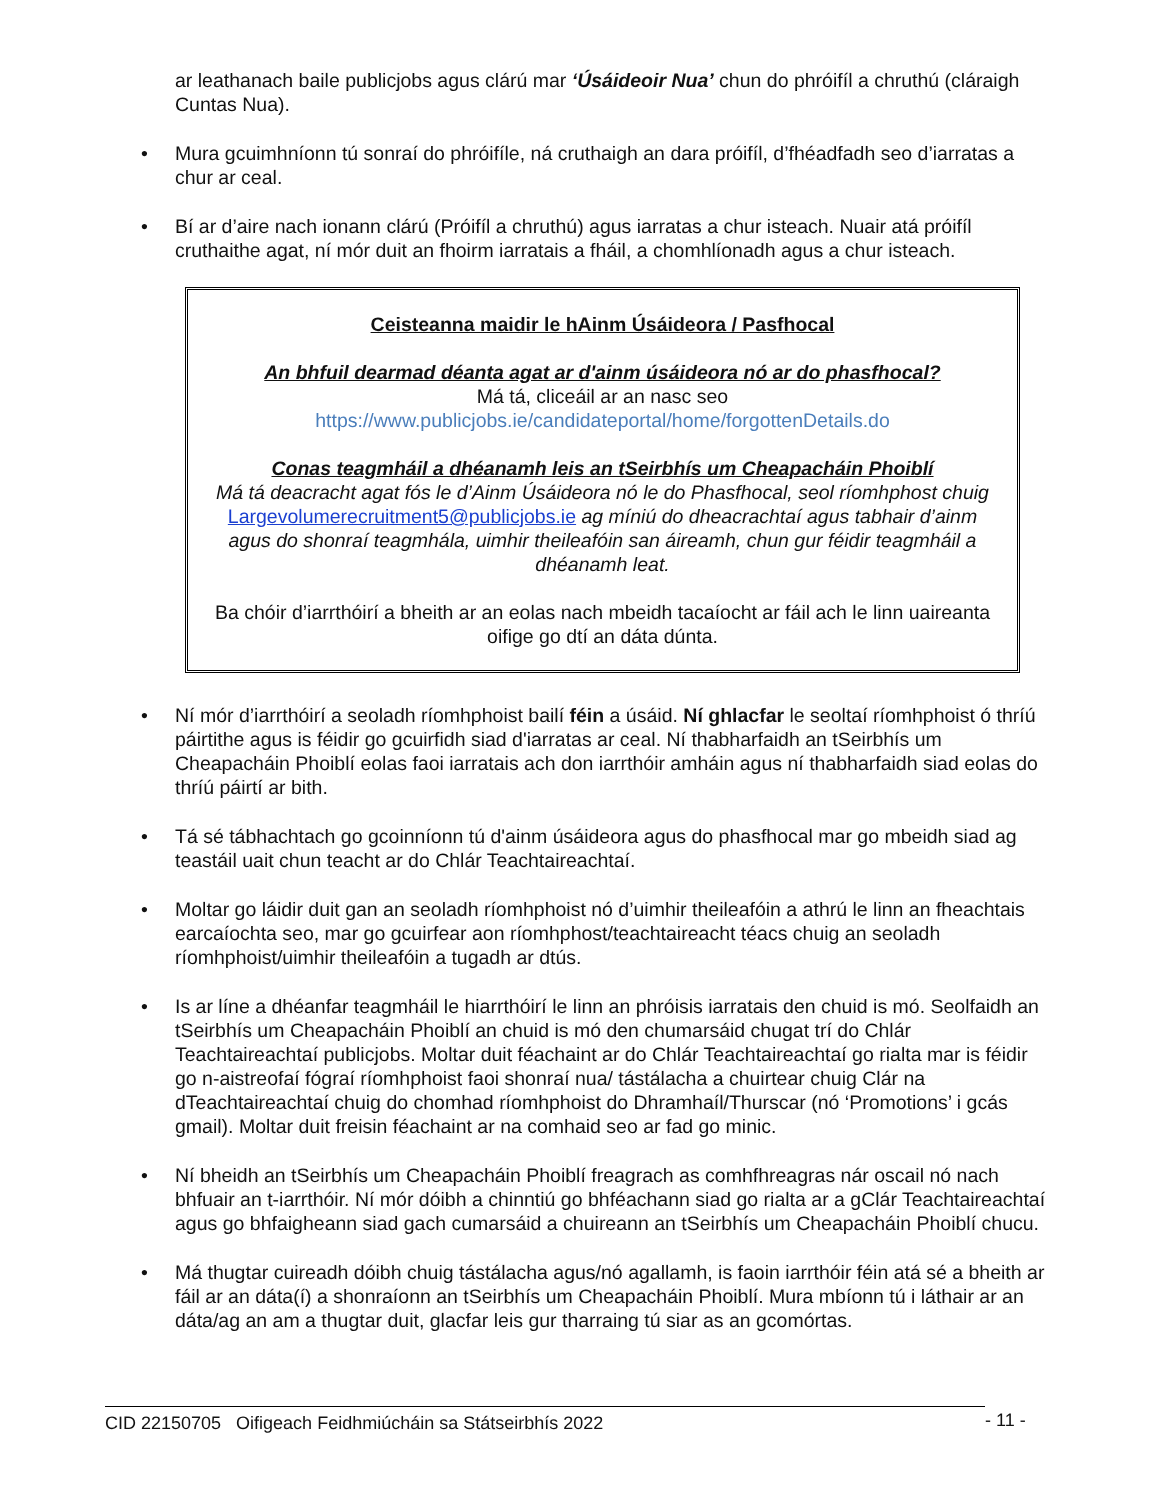ar leathanach baile publicjobs agus clárú mar ‘Úsáideoir Nua’ chun do phróifíl a chruthú (cláraigh Cuntas Nua).
• Mura gcuimhníonn tú sonraí do phróifíle, ná cruthaigh an dara próifíl, d’fhéadfadh seo d’iarratas a chur ar ceal.
• Bí ar d’aire nach ionann clárú (Próifíl a chruthú) agus iarratas a chur isteach. Nuair atá próifíl cruthaithe agat, ní mór duit an fhoirm iarratais a fháil, a chomhlíonadh agus a chur isteach.
Ceisteanna maidir le hAinm Úsáideora / Pasfhocal
An bhfuil dearmad déanta agat ar d'ainm úsáideora nó ar do phasfhocal?
Má tá, cliceáil ar an nasc seo
https://www.publicjobs.ie/candidateportal/home/forgottenDetails.do
Conas teagmháil a dhéanamh leis an tSeirbhís um Cheapacháin Phoiblí
Má tá deacracht agat fós le d’Ainm Úsáideora nó le do Phasfhocal, seol ríomhphost chuig Largevolumerecruitment5@publicjobs.ie ag míniú do dheacrachtaí agus tabhair d’ainm agus do shonraí teagmhála, uimhir theileafóin san áireamh, chun gur féidir teagmháil a dhéanamh leat.
Ba chóir d’iarrthóirí a bheith ar an eolas nach mbeidh tacaíocht ar fáil ach le linn uaireanta oifige go dtí an dáta dúnta.
• Ní mór d’iarrthóirí a seoladh ríomhphoist bailí féin a úsáid. Ní ghlacfar le seoltaí ríomhphoist ó thríú páirtithe agus is féidir go gcuirfidh siad d'iarratas ar ceal. Ní thabharfaidh an tSeirbhís um Cheapacháin Phoiblí eolas faoi iarratais ach don iarrthóir amháin agus ní thabharfaidh siad eolas do thríú páirtí ar bith.
• Tá sé tábhachtach go gcoinníonn tú d'ainm úsáideora agus do phasfhocal mar go mbeidh siad ag teastáil uait chun teacht ar do Chlár Teachtaireachtaí.
• Moltar go láidir duit gan an seoladh ríomhphoist nó d’uimhir theileafóin a athrú le linn an fheachtais earcaíochta seo, mar go gcuirfear aon ríomhphost/teachtaireacht téacs chuig an seoladh ríomhphoist/uimhir theileafóin a tugadh ar dtús.
• Is ar líne a dhéanfar teagmháil le hiarrthóirí le linn an phróisis iarratais den chuid is mó. Seolfaidh an tSeirbhís um Cheapacháin Phoiblí an chuid is mó den chumarsáid chugat trí do Chlár Teachtaireachtaí publicjobs. Moltar duit féachaint ar do Chlár Teachtaireachtaí go rialta mar is féidir go n-aistreofaí fógraí ríomhphoist faoi shonraí nua/ tástálacha a chuirtear chuig Clár na dTeachtaireachtaí chuig do chomhad ríomhphoist do Dhramhaíl/Thurscar (nó ‘Promotions’ i gcás gmail). Moltar duit freisin féachaint ar na comhaid seo ar fad go minic.
• Ní bheidh an tSeirbhís um Cheapacháin Phoiblí freagrach as comhfhreagras nár oscail nó nach bhfuair an t-iarrthóir. Ní mór dóibh a chinntiú go bhféachann siad go rialta ar a gClár Teachtaireachtaí agus go bhfaigheann siad gach cumarsáid a chuireann an tSeirbhís um Cheapacháin Phoiblí chucu.
• Má thugtar cuireadh dóibh chuig tástálacha agus/nó agallamh, is faoin iarrthóir féin atá sé a bheith ar fáil ar an dáta(í) a shonraíonn an tSeirbhís um Cheapacháin Phoiblí. Mura mbíonn tú i láthair ar an dáta/ag an am a thugtar duit, glacfar leis gur tharraing tú siar as an gcomórtas.
CID 22150705 Oifigeach Feidhmiúcháin sa Státseirbhís 2022 - 11 -